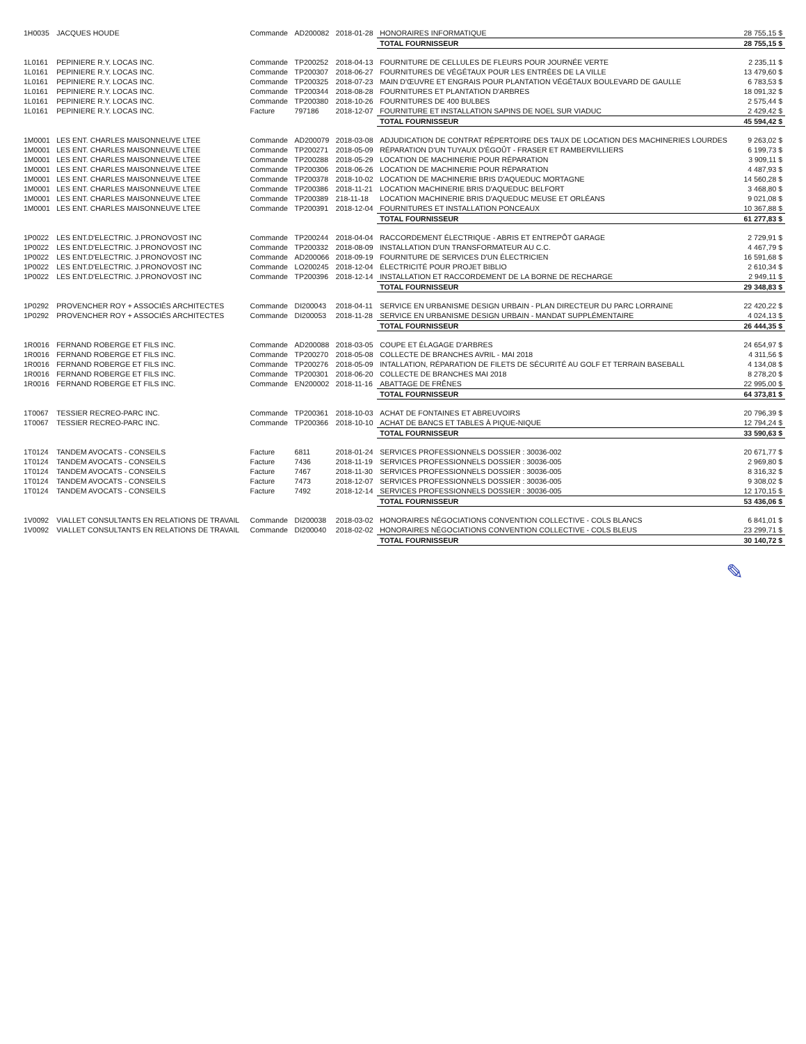| 1H0035 | JACQUES HOUDE | Commande | AD200082 | 2018-01-28 | HONORAIRES INFORMATIQUE | 28 755,15 $ |
| | | | | | TOTAL FOURNISSEUR | 28 755,15 $ |
| 1L0161 | PEPINIERE R.Y. LOCAS INC. | Commande | TP200252 | 2018-04-13 | FOURNITURE DE CELLULES DE FLEURS POUR JOURNÉE VERTE | 2 235,11 $ |
| 1L0161 | PEPINIERE R.Y. LOCAS INC. | Commande | TP200307 | 2018-06-27 | FOURNITURES DE VÉGÉTAUX POUR LES ENTRÉES DE LA VILLE | 13 479,60 $ |
| 1L0161 | PEPINIERE R.Y. LOCAS INC. | Commande | TP200325 | 2018-07-23 | MAIN D'ŒUVRE ET ENGRAIS POUR PLANTATION VÉGÉTAUX BOULEVARD DE GAULLE | 6 783,53 $ |
| 1L0161 | PEPINIERE R.Y. LOCAS INC. | Commande | TP200344 | 2018-08-28 | FOURNITURES ET PLANTATION D'ARBRES | 18 091,32 $ |
| 1L0161 | PEPINIERE R.Y. LOCAS INC. | Commande | TP200380 | 2018-10-26 | FOURNITURES DE 400 BULBES | 2 575,44 $ |
| 1L0161 | PEPINIERE R.Y. LOCAS INC. | Facture | 797186 | 2018-12-07 | FOURNITURE ET INSTALLATION SAPINS DE NOEL SUR VIADUC | 2 429,42 $ |
| | | | | | TOTAL FOURNISSEUR | 45 594,42 $ |
| 1M0001 | LES ENT. CHARLES MAISONNEUVE LTEE | Commande | AD200079 | 2018-03-08 | ADJUDICATION DE CONTRAT RÉPERTOIRE DES TAUX DE LOCATION DES MACHINERIES LOURDES | 9 263,02 $ |
| 1M0001 | LES ENT. CHARLES MAISONNEUVE LTEE | Commande | TP200271 | 2018-05-09 | RÉPARATION D'UN TUYAUX D'ÉGOÛT - FRASER ET RAMBERVILLIERS | 6 199,73 $ |
| 1M0001 | LES ENT. CHARLES MAISONNEUVE LTEE | Commande | TP200288 | 2018-05-29 | LOCATION DE MACHINERIE POUR RÉPARATION | 3 909,11 $ |
| 1M0001 | LES ENT. CHARLES MAISONNEUVE LTEE | Commande | TP200306 | 2018-06-26 | LOCATION DE MACHINERIE POUR RÉPARATION | 4 487,93 $ |
| 1M0001 | LES ENT. CHARLES MAISONNEUVE LTEE | Commande | TP200378 | 2018-10-02 | LOCATION DE MACHINERIE BRIS D'AQUEDUC MORTAGNE | 14 560,28 $ |
| 1M0001 | LES ENT. CHARLES MAISONNEUVE LTEE | Commande | TP200386 | 2018-11-21 | LOCATION MACHINERIE BRIS D'AQUEDUC BELFORT | 3 468,80 $ |
| 1M0001 | LES ENT. CHARLES MAISONNEUVE LTEE | Commande | TP200389 | 218-11-18 | LOCATION MACHINERIE BRIS D'AQUEDUC MEUSE ET ORLÉANS | 9 021,08 $ |
| 1M0001 | LES ENT. CHARLES MAISONNEUVE LTEE | Commande | TP200391 | 2018-12-04 | FOURNITURES ET INSTALLATION PONCEAUX | 10 367,88 $ |
| | | | | | TOTAL FOURNISSEUR | 61 277,83 $ |
| 1P0022 | LES ENT.D'ELECTRIC. J.PRONOVOST INC | Commande | TP200244 | 2018-04-04 | RACCORDEMENT ÉLECTRIQUE - ABRIS ET ENTREPÔT GARAGE | 2 729,91 $ |
| 1P0022 | LES ENT.D'ELECTRIC. J.PRONOVOST INC | Commande | TP200332 | 2018-08-09 | INSTALLATION D'UN TRANSFORMATEUR AU C.C. | 4 467,79 $ |
| 1P0022 | LES ENT.D'ELECTRIC. J.PRONOVOST INC | Commande | AD200066 | 2018-09-19 | FOURNITURE DE SERVICES D'UN ÉLECTRICIEN | 16 591,68 $ |
| 1P0022 | LES ENT.D'ELECTRIC. J.PRONOVOST INC | Commande | LO200245 | 2018-12-04 | ÉLECTRICITÉ POUR PROJET BIBLIO | 2 610,34 $ |
| 1P0022 | LES ENT.D'ELECTRIC. J.PRONOVOST INC | Commande | TP200396 | 2018-12-14 | INSTALLATION ET RACCORDEMENT DE LA BORNE DE RECHARGE | 2 949,11 $ |
| | | | | | TOTAL FOURNISSEUR | 29 348,83 $ |
| 1P0292 | PROVENCHER ROY + ASSOCIÉS ARCHITECTES | Commande | DI200043 | 2018-04-11 | SERVICE EN URBANISME DESIGN URBAIN - PLAN DIRECTEUR DU PARC LORRAINE | 22 420,22 $ |
| 1P0292 | PROVENCHER ROY + ASSOCIÉS ARCHITECTES | Commande | DI200053 | 2018-11-28 | SERVICE EN URBANISME DESIGN URBAIN - MANDAT SUPPLÉMENTAIRE | 4 024,13 $ |
| | | | | | TOTAL FOURNISSEUR | 26 444,35 $ |
| 1R0016 | FERNAND ROBERGE ET FILS INC. | Commande | AD200088 | 2018-03-05 | COUPE ET ÉLAGAGE D'ARBRES | 24 654,97 $ |
| 1R0016 | FERNAND ROBERGE ET FILS INC. | Commande | TP200270 | 2018-05-08 | COLLECTE DE BRANCHES AVRIL - MAI 2018 | 4 311,56 $ |
| 1R0016 | FERNAND ROBERGE ET FILS INC. | Commande | TP200276 | 2018-05-09 | INTALLATION, RÉPARATION DE FILETS DE SÉCURITÉ AU GOLF ET TERRAIN BASEBALL | 4 134,08 $ |
| 1R0016 | FERNAND ROBERGE ET FILS INC. | Commande | TP200301 | 2018-06-20 | COLLECTE DE BRANCHES MAI 2018 | 8 278,20 $ |
| 1R0016 | FERNAND ROBERGE ET FILS INC. | Commande | EN200002 | 2018-11-16 | ABATTAGE DE FRÊNES | 22 995,00 $ |
| | | | | | TOTAL FOURNISSEUR | 64 373,81 $ |
| 1T0067 | TESSIER RECREO-PARC INC. | Commande | TP200361 | 2018-10-03 | ACHAT DE FONTAINES ET ABREUVOIRS | 20 796,39 $ |
| 1T0067 | TESSIER RECREO-PARC INC. | Commande | TP200366 | 2018-10-10 | ACHAT DE BANCS ET TABLES À PIQUE-NIQUE | 12 794,24 $ |
| | | | | | TOTAL FOURNISSEUR | 33 590,63 $ |
| 1T0124 | TANDEM AVOCATS - CONSEILS | Facture | 6811 | 2018-01-24 | SERVICES PROFESSIONNELS DOSSIER : 30036-002 | 20 671,77 $ |
| 1T0124 | TANDEM AVOCATS - CONSEILS | Facture | 7436 | 2018-11-19 | SERVICES PROFESSIONNELS DOSSIER : 30036-005 | 2 969,80 $ |
| 1T0124 | TANDEM AVOCATS - CONSEILS | Facture | 7467 | 2018-11-30 | SERVICES PROFESSIONNELS DOSSIER : 30036-005 | 8 316,32 $ |
| 1T0124 | TANDEM AVOCATS - CONSEILS | Facture | 7473 | 2018-12-07 | SERVICES PROFESSIONNELS DOSSIER : 30036-005 | 9 308,02 $ |
| 1T0124 | TANDEM AVOCATS - CONSEILS | Facture | 7492 | 2018-12-14 | SERVICES PROFESSIONNELS DOSSIER : 30036-005 | 12 170,15 $ |
| | | | | | TOTAL FOURNISSEUR | 53 436,06 $ |
| 1V0092 | VIALLET CONSULTANTS EN RELATIONS DE TRAVAIL | Commande | DI200038 | 2018-03-02 | HONORAIRES NÉGOCIATIONS CONVENTION COLLECTIVE - COLS BLANCS | 6 841,01 $ |
| 1V0092 | VIALLET CONSULTANTS EN RELATIONS DE TRAVAIL | Commande | DI200040 | 2018-02-02 | HONORAIRES NÉGOCIATIONS CONVENTION COLLECTIVE - COLS BLEUS | 23 299,71 $ |
| | | | | | TOTAL FOURNISSEUR | 30 140,72 $ |
✎